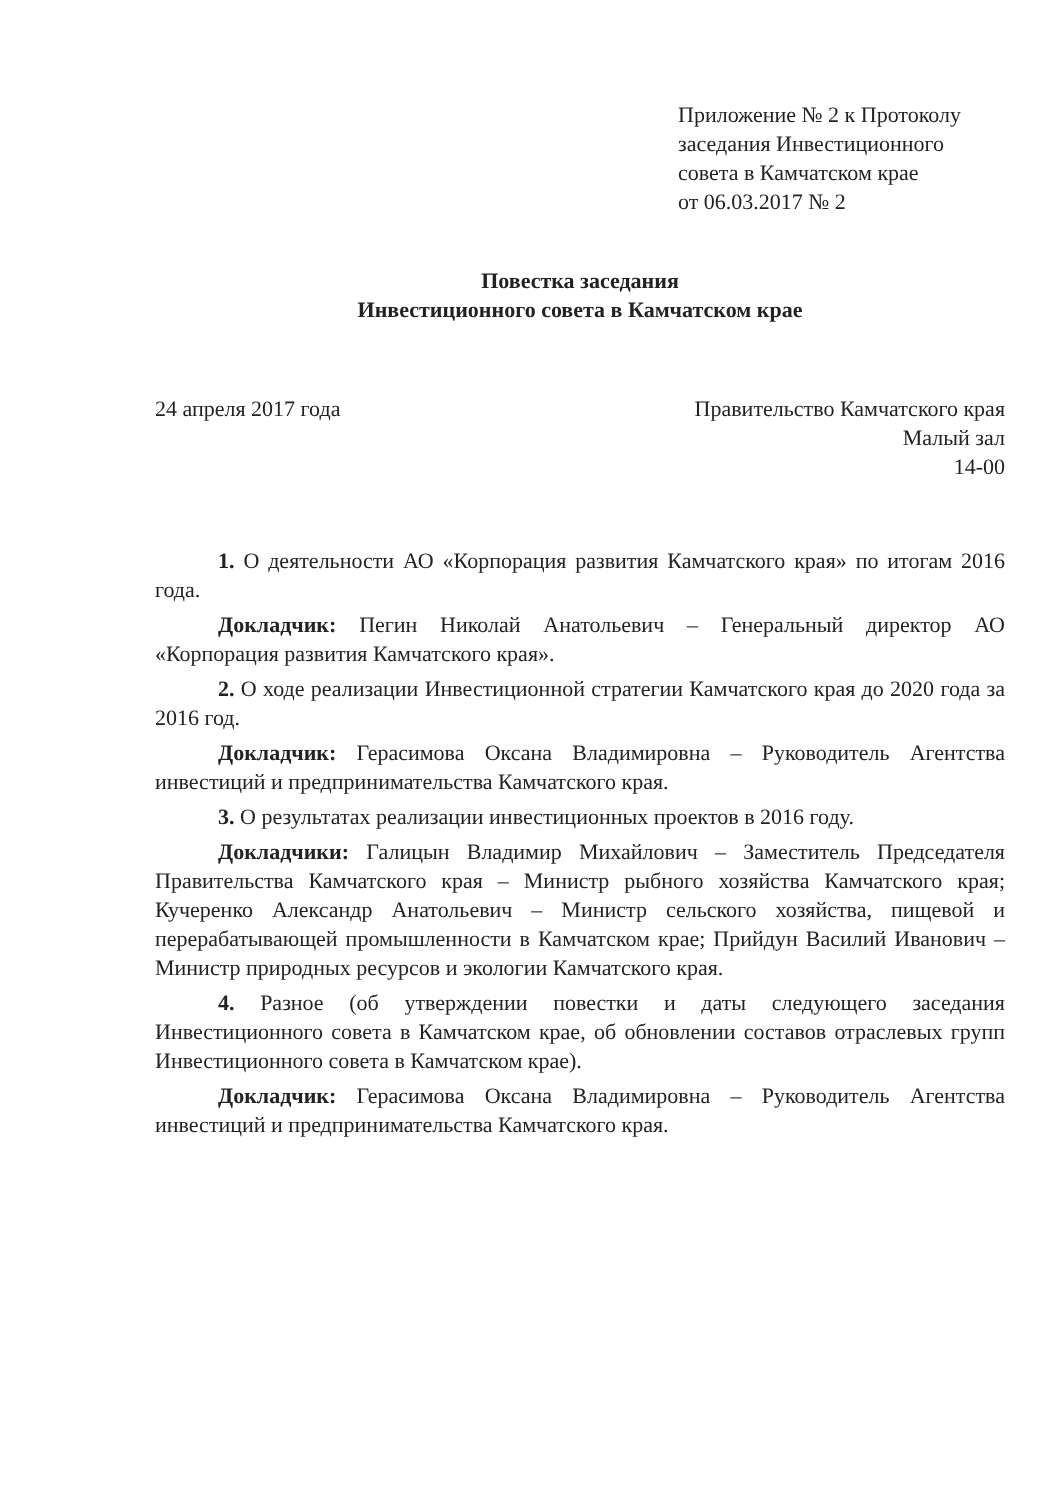Приложение № 2 к Протоколу
заседания Инвестиционного
совета в Камчатском крае
от 06.03.2017 № 2
Повестка заседания
Инвестиционного совета в Камчатском крае
24 апреля 2017 года Правительство Камчатского края
Малый зал
14-00
1. О деятельности АО «Корпорация развития Камчатского края» по итогам 2016 года.
Докладчик: Пегин Николай Анатольевич – Генеральный директор АО «Корпорация развития Камчатского края».
2. О ходе реализации Инвестиционной стратегии Камчатского края до 2020 года за 2016 год.
Докладчик: Герасимова Оксана Владимировна – Руководитель Агентства инвестиций и предпринимательства Камчатского края.
3. О результатах реализации инвестиционных проектов в 2016 году.
Докладчики: Галицын Владимир Михайлович – Заместитель Председателя Правительства Камчатского края – Министр рыбного хозяйства Камчатского края; Кучеренко Александр Анатольевич – Министр сельского хозяйства, пищевой и перерабатывающей промышленности в Камчатском крае; Прийдун Василий Иванович – Министр природных ресурсов и экологии Камчатского края.
4. Разное (об утверждении повестки и даты следующего заседания Инвестиционного совета в Камчатском крае, об обновлении составов отраслевых групп Инвестиционного совета в Камчатском крае).
Докладчик: Герасимова Оксана Владимировна – Руководитель Агентства инвестиций и предпринимательства Камчатского края.